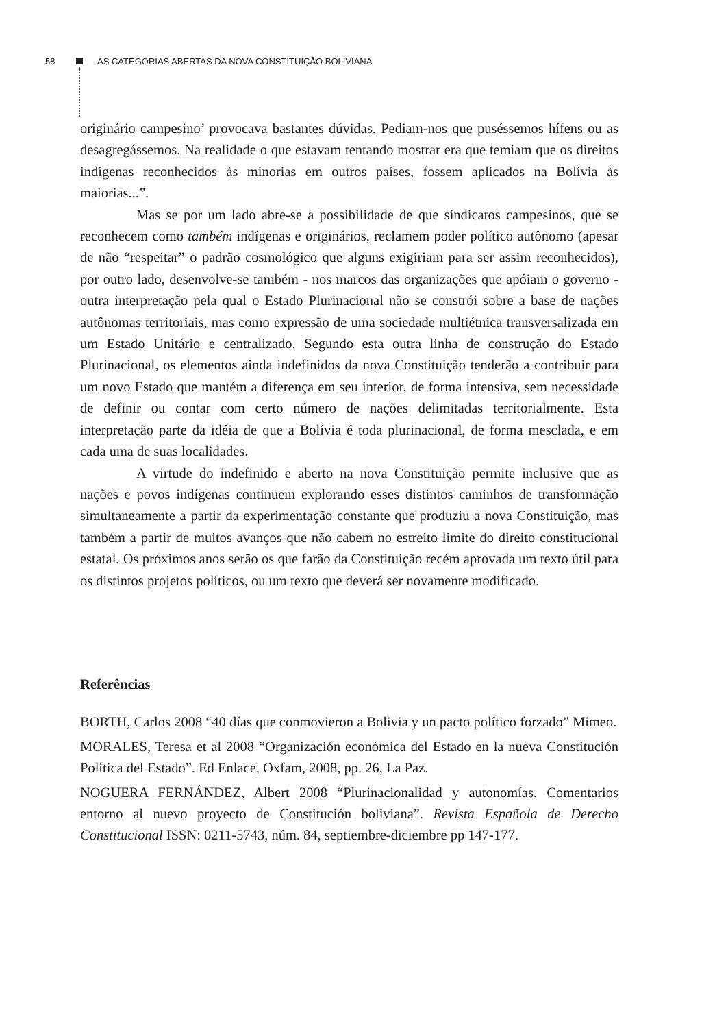58 AS CATEGORIAS ABERTAS DA NOVA CONSTITUIÇÃO BOLIVIANA
originário campesino’ provocava bastantes dúvidas. Pediam-nos que puséssemos hífens ou as desagregássemos. Na realidade o que estavam tentando mostrar era que temiam que os direitos indígenas reconhecidos às minorias em outros países, fossem aplicados na Bolívia às maiorias...”.
Mas se por um lado abre-se a possibilidade de que sindicatos campesinos, que se reconhecem como também indígenas e originários, reclamem poder político autônomo (apesar de não “respeitar” o padrão cosmológico que alguns exigiriam para ser assim reconhecidos), por outro lado, desenvolve-se também - nos marcos das organizações que apóiam o governo - outra interpretação pela qual o Estado Plurinacional não se constrói sobre a base de nações autônomas territoriais, mas como expressão de uma sociedade multiétnica transversalizada em um Estado Unitário e centralizado. Segundo esta outra linha de construção do Estado Plurinacional, os elementos ainda indefinidos da nova Constituição tenderão a contribuir para um novo Estado que mantém a diferença em seu interior, de forma intensiva, sem necessidade de definir ou contar com certo número de nações delimitadas territorialmente. Esta interpretação parte da idéia de que a Bolívia é toda plurinacional, de forma mesclada, e em cada uma de suas localidades.
A virtude do indefinido e aberto na nova Constituição permite inclusive que as nações e povos indígenas continuem explorando esses distintos caminhos de transformação simultaneamente a partir da experimentação constante que produziu a nova Constituição, mas também a partir de muitos avanços que não cabem no estreito limite do direito constitucional estatal. Os próximos anos serão os que farão da Constituição recém aprovada um texto útil para os distintos projetos políticos, ou um texto que deverá ser novamente modificado.
Referências
BORTH, Carlos 2008 “40 días que conmovieron a Bolivia y un pacto político forzado” Mimeo.
MORALES, Teresa et al 2008 “Organización económica del Estado en la nueva Constitución Política del Estado”. Ed Enlace, Oxfam, 2008, pp. 26, La Paz.
NOGUERA FERNÁNDEZ, Albert 2008 “Plurinacionalidad y autonomías. Comentarios entorno al nuevo proyecto de Constitución boliviana”. Revista Española de Derecho Constitucional ISSN: 0211-5743, núm. 84, septiembre-diciembre pp 147-177.